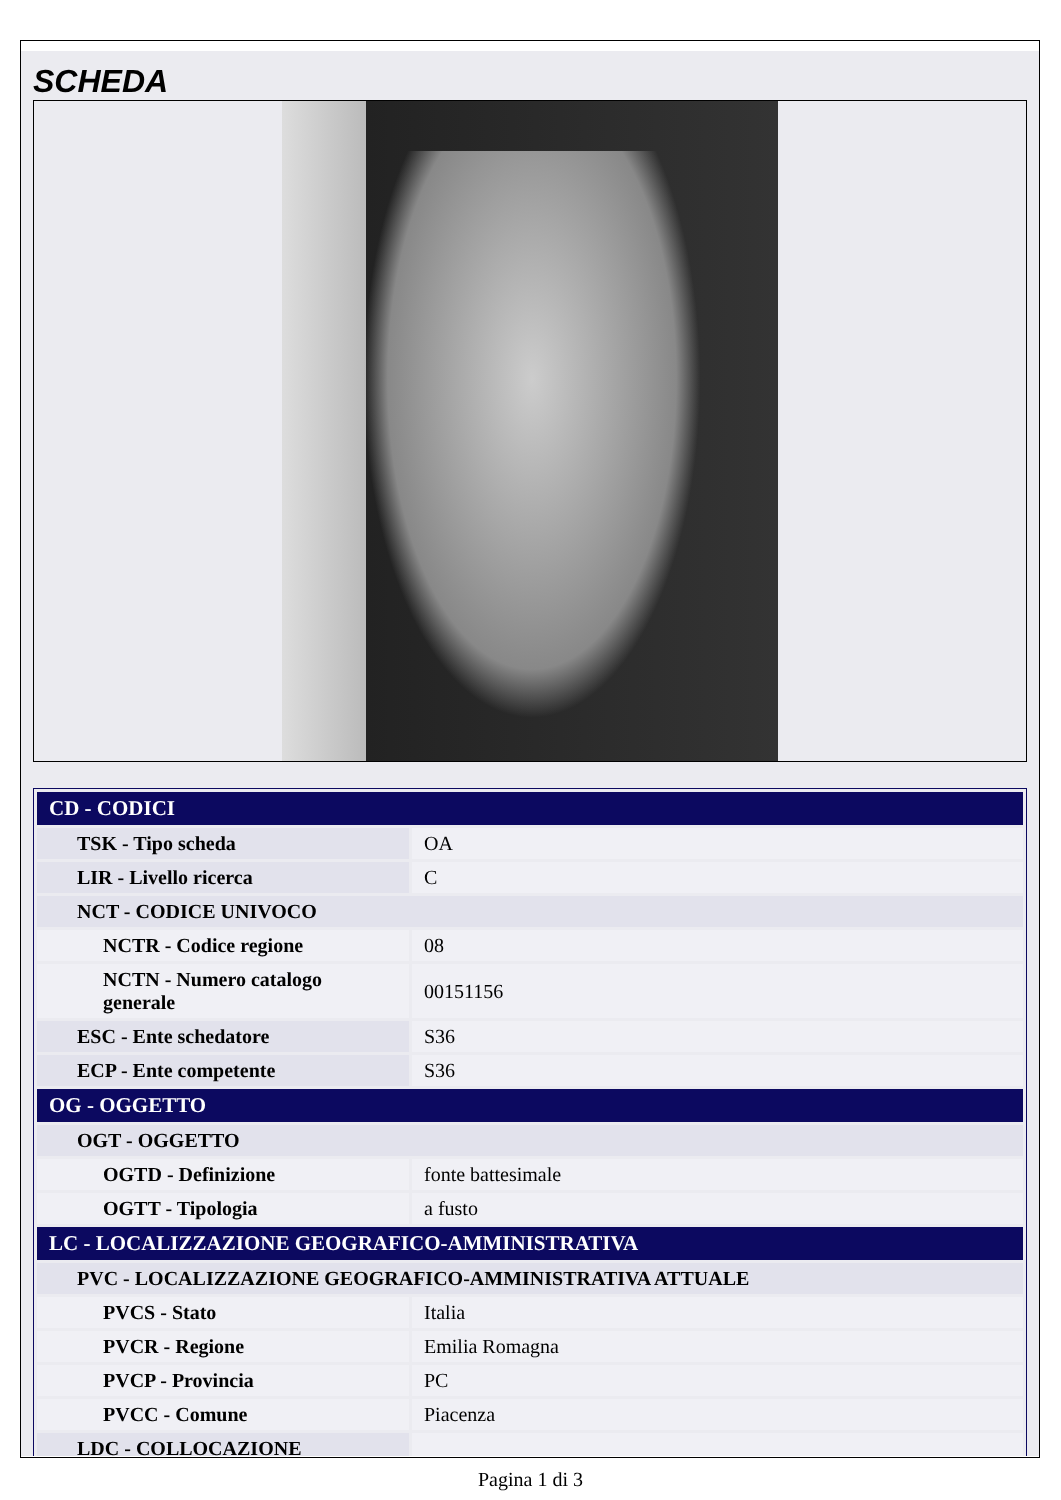SCHEDA
| CD - CODICI | |
| --- | --- |
| TSK - Tipo scheda | OA |
| LIR - Livello ricerca | C |
| NCT - CODICE UNIVOCO | |
| NCTR - Codice regione | 08 |
| NCTN - Numero catalogo generale | 00151156 |
| ESC - Ente schedatore | S36 |
| ECP - Ente competente | S36 |
| OG - OGGETTO | |
| OGT - OGGETTO | |
| OGTD - Definizione | fonte battesimale |
| OGTT - Tipologia | a fusto |
| LC - LOCALIZZAZIONE GEOGRAFICO-AMMINISTRATIVA | |
| PVC - LOCALIZZAZIONE GEOGRAFICO-AMMINISTRATIVA ATTUALE | |
| PVCS - Stato | Italia |
| PVCR - Regione | Emilia Romagna |
| PVCP - Provincia | PC |
| PVCC - Comune | Piacenza |
| LDC - COLLOCAZIONE | |
Pagina 1 di 3